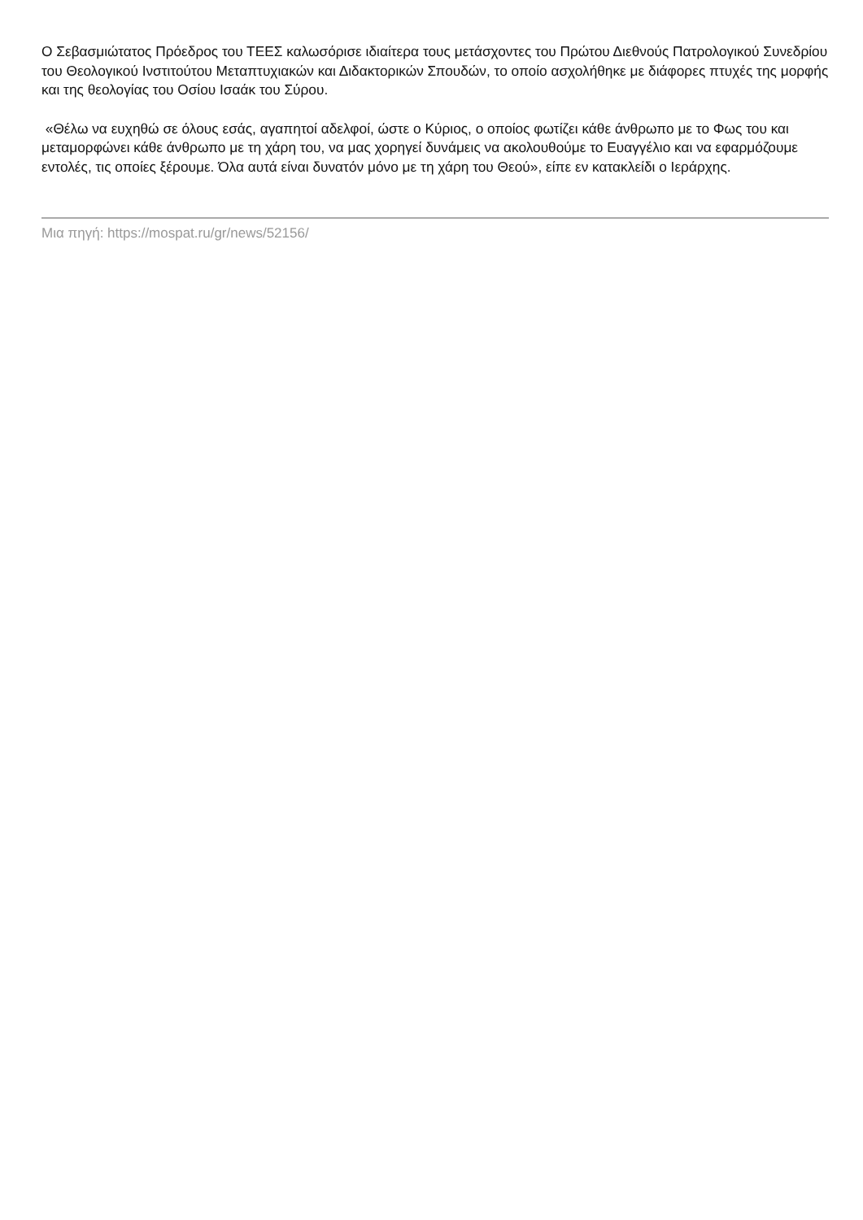Ο Σεβασμιώτατος Πρόεδρος του ΤΕΕΣ καλωσόρισε ιδιαίτερα τους μετάσχοντες του Πρώτου Διεθνούς Πατρολογικού Συνεδρίου του Θεολογικού Ινστιτούτου Μεταπτυχιακών και Διδακτορικών Σπουδών, το οποίο ασχολήθηκε με διάφορες πτυχές της μορφής και της θεολογίας του Οσίου Ισαάκ του Σύρου.
«Θέλω να ευχηθώ σε όλους εσάς, αγαπητοί αδελφοί, ώστε ο Κύριος, ο οποίος φωτίζει κάθε άνθρωπο με το Φως του και μεταμορφώνει κάθε άνθρωπο με τη χάρη του, να μας χορηγεί δυνάμεις να ακολουθούμε το Ευαγγέλιο και να εφαρμόζουμε εντολές, τις οποίες ξέρουμε. Όλα αυτά είναι δυνατόν μόνο με τη χάρη του Θεού», είπε εν κατακλείδι ο Ιεράρχης.
Μια πηγή: https://mospat.ru/gr/news/52156/